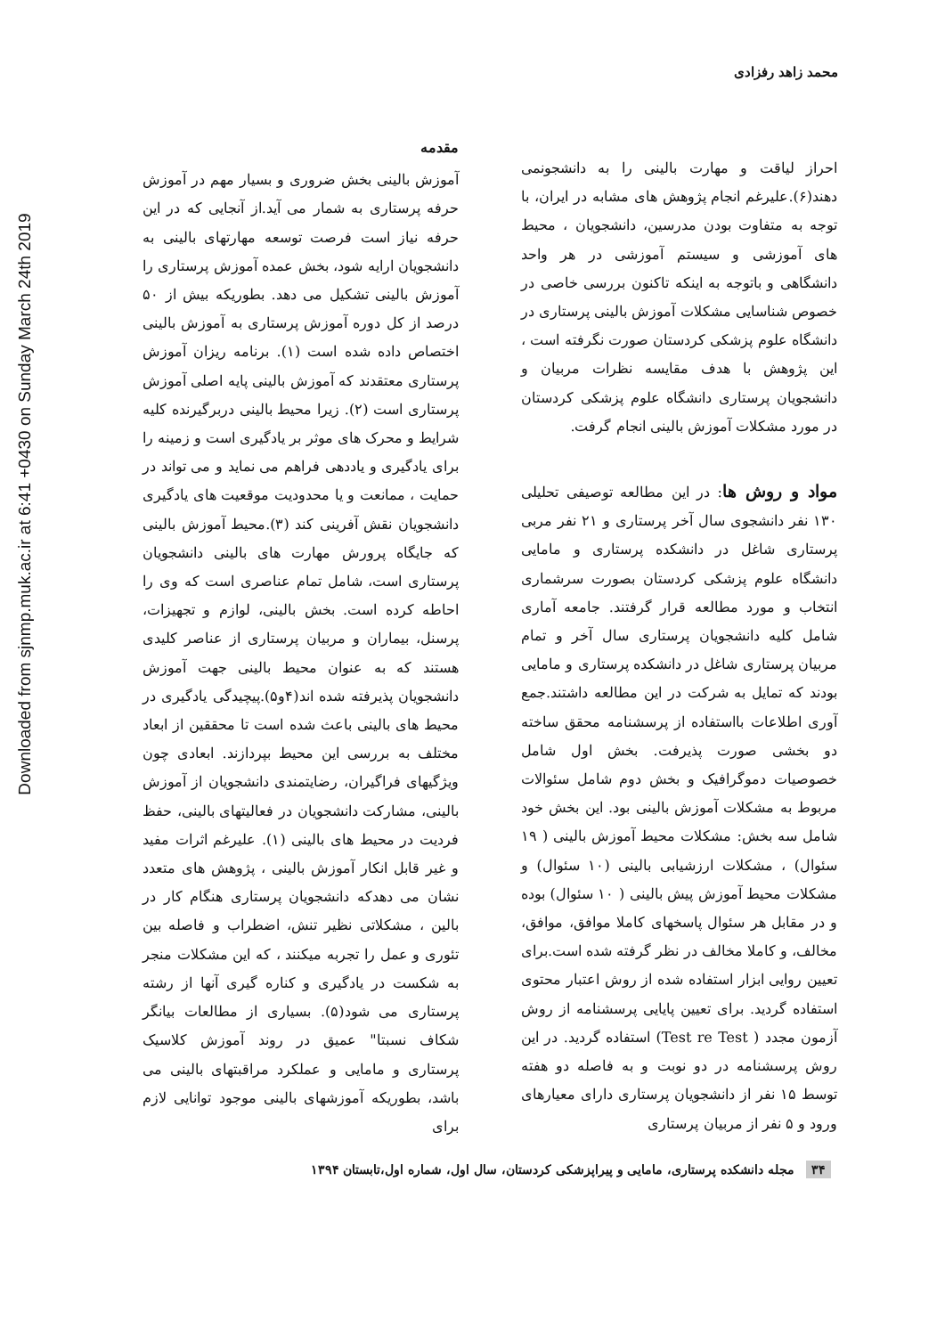Downloaded from sjnmp.muk.ac.ir at 6:41 +0430 on Sunday March 24th 2019
محمد زاهد رفزادی
مقدمه
آموزش بالینی بخش ضروری و بسیار مهم در آموزش حرفه پرستاری به شمار می آید.از آنجایی که در این حرفه نیاز است فرصت توسعه مهارتهای بالینی به دانشجویان ارایه شود، بخش عمده آموزش پرستاری را آموزش بالینی تشکیل می دهد. بطوریکه بیش از ۵۰ درصد از کل دوره آموزش پرستاری به آموزش بالینی اختصاص داده شده است (۱). برنامه ریزان آموزش پرستاری معتقدند که آموزش بالینی پایه اصلی آموزش پرستاری است (۲). زیرا محیط بالینی دربرگیرنده کلیه شرایط و محرک های موثر بر یادگیری است و زمینه را برای یادگیری و یاددهی فراهم می نماید و می تواند در حمایت ، ممانعت و یا محدودیت موقعیت های یادگیری دانشجویان نقش آفرینی کند (۳).محیط آموزش بالینی که جایگاه پرورش مهارت های بالینی دانشجویان پرستاری است، شامل تمام عناصری است که وی را احاطه کرده است. بخش بالینی، لوازم و تجهیزات، پرسنل، بیماران و مربیان پرستاری از عناصر کلیدی هستند که به عنوان محیط بالینی جهت آموزش دانشجویان پذیرفته شده اند(۴و۵).پیچیدگی یادگیری در محیط های بالینی باعث شده است تا محققین از ابعاد مختلف به بررسی این محیط بپردازند. ابعادی چون ویژگیهای فراگیران، رضایتمندی دانشجویان از آموزش بالینی، مشارکت دانشجویان در فعالیتهای بالینی، حفظ فردیت در محیط های بالینی (۱). علیرغم اثرات مفید و غیر قابل انکار آموزش بالینی ، پژوهش های متعدد نشان می دهدکه دانشجویان پرستاری هنگام کار در بالین ، مشکلاتی نظیر تنش، اضطراب و فاصله بین تئوری و عمل را تجربه میکنند ، که این مشکلات منجر به شکست در یادگیری و کناره گیری آنها از رشته پرستاری می شود(۵). بسیاری از مطالعات بیانگر شکاف نسبتا" عمیق در روند آموزش کلاسیک پرستاری و مامایی و عملکرد مراقبتهای بالینی می باشد، بطوریکه آموزشهای بالینی موجود توانایی لازم برای
احراز لیاقت و مهارت بالینی را به دانشجونمی دهند(۶).علیرغم انجام پژوهش های مشابه در ایران، با توجه به متفاوت بودن مدرسین، دانشجویان ، محیط های آموزشی و سیستم آموزشی در هر واحد دانشگاهی و باتوجه به اینکه تاکنون بررسی خاصی در خصوص شناسایی مشکلات آموزش بالینی پرستاری در دانشگاه علوم پزشکی کردستان صورت نگرفته است ، این پژوهش با هدف مقایسه نظرات مربیان و دانشجویان پرستاری دانشگاه علوم پزشکی کردستان در مورد مشکلات آموزش بالینی انجام گرفت.
مواد و روش ها: در این مطالعه توصیفی تحلیلی ۱۳۰ نفر دانشجوی سال آخر پرستاری و ۲۱ نفر مربی پرستاری شاغل در دانشکده پرستاری و مامایی دانشگاه علوم پزشکی کردستان بصورت سرشماری انتخاب و مورد مطالعه قرار گرفتند. جامعه آماری شامل کلیه دانشجویان پرستاری سال آخر و تمام مربیان پرستاری شاغل در دانشکده پرستاری و مامایی بودند که تمایل به شرکت در این مطالعه داشتند.جمع آوری اطلاعات بااستفاده از پرسشنامه محقق ساخته دو بخشی صورت پذیرفت. بخش اول شامل خصوصیات دموگرافیک و بخش دوم شامل سئوالات مربوط به مشکلات آموزش بالینی بود. این بخش خود شامل سه بخش: مشکلات محیط آموزش بالینی ( ۱۹ سئوال) ، مشکلات ارزشیابی بالینی (۱۰ سئوال) و مشکلات محیط آموزش پیش بالینی ( ۱۰ سئوال) بوده و در مقابل هر سئوال پاسخهای کاملا موافق، موافق، مخالف، و کاملا مخالف در نظر گرفته شده است.برای تعیین روایی ابزار استفاده شده از روش اعتبار محتوی استفاده گردید. برای تعیین پایایی پرسشنامه از روش آزمون مجدد ( Test re Test) استفاده گردید. در این روش پرسشنامه در دو نوبت و به فاصله دو هفته توسط ۱۵ نفر از دانشجویان پرستاری دارای معیارهای ورود و ۵ نفر از مربیان پرستاری
۳۴ مجله دانشکده پرستاری، مامایی و پیراپزشکی کردستان، سال اول، شماره اول،تابستان ۱۳۹۴